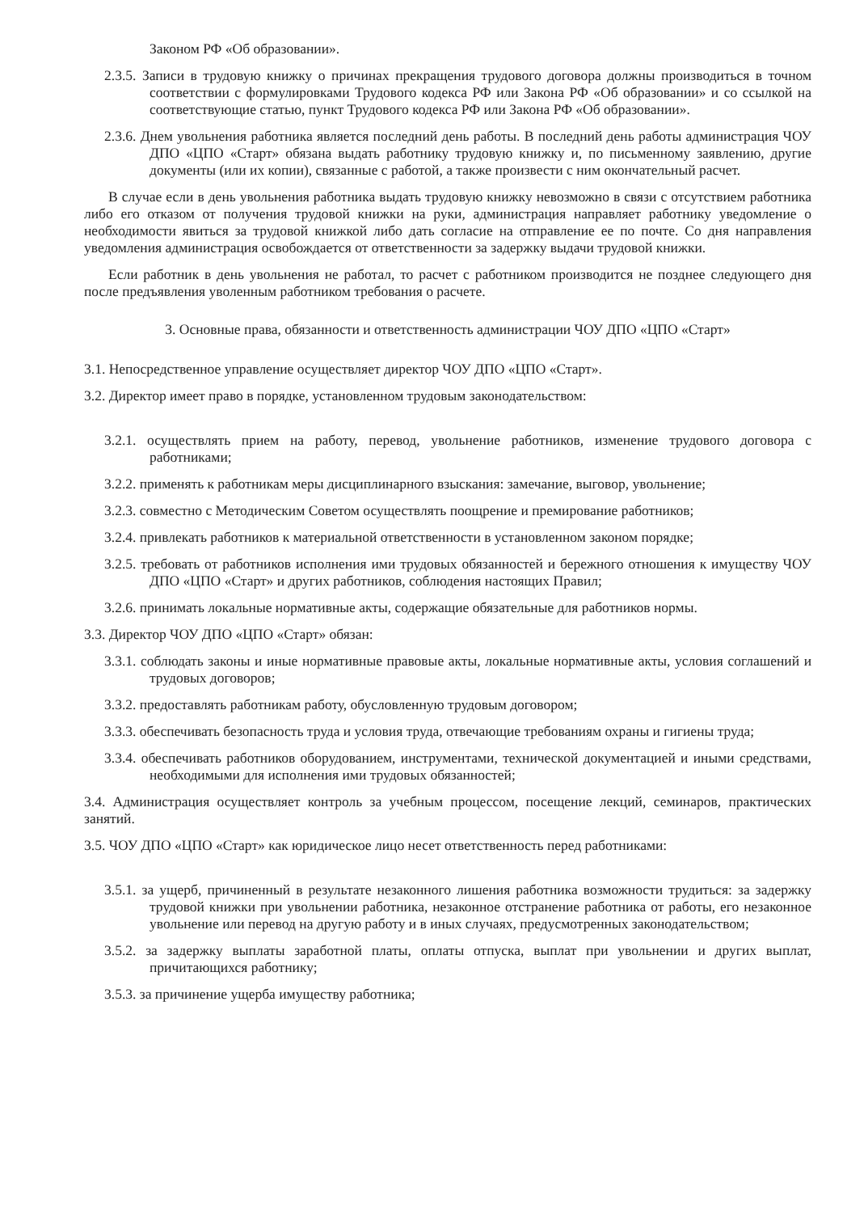Законом РФ «Об образовании».
2.3.5. Записи в трудовую книжку о причинах прекращения трудового договора должны производиться в точном соответствии с формулировками Трудового кодекса РФ или Закона РФ «Об образовании» и со ссылкой на соответствующие статью, пункт Трудового кодекса РФ или Закона РФ «Об образовании».
2.3.6. Днем увольнения работника является последний день работы. В последний день работы администрация ЧОУ ДПО «ЦПО «Старт» обязана выдать работнику трудовую книжку и, по письменному заявлению, другие документы (или их копии), связанные с работой, а также произвести с ним окончательный расчет.
В случае если в день увольнения работника выдать трудовую книжку невозможно в связи с отсутствием работника либо его отказом от получения трудовой книжки на руки, администрация направляет работнику уведомление о необходимости явиться за трудовой книжкой либо дать согласие на отправление ее по почте. Со дня направления уведомления администрация освобождается от ответственности за задержку выдачи трудовой книжки.
Если работник в день увольнения не работал, то расчет с работником производится не позднее следующего дня после предъявления уволенным работником требования о расчете.
3. Основные права, обязанности и ответственность администрации ЧОУ ДПО «ЦПО «Старт»
3.1. Непосредственное управление осуществляет директор ЧОУ ДПО «ЦПО «Старт».
3.2. Директор имеет право в порядке, установленном трудовым законодательством:
3.2.1. осуществлять прием на работу, перевод, увольнение работников, изменение трудового договора с работниками;
3.2.2. применять к работникам меры дисциплинарного взыскания: замечание, выговор, увольнение;
3.2.3. совместно с Методическим Советом осуществлять поощрение и премирование работников;
3.2.4. привлекать работников к материальной ответственности в установленном законом порядке;
3.2.5. требовать от работников исполнения ими трудовых обязанностей и бережного отношения к имуществу ЧОУ ДПО «ЦПО «Старт» и других работников, соблюдения настоящих Правил;
3.2.6. принимать локальные нормативные акты, содержащие обязательные для работников нормы.
3.3. Директор ЧОУ ДПО «ЦПО «Старт» обязан:
3.3.1. соблюдать законы и иные нормативные правовые акты, локальные нормативные акты, условия соглашений и трудовых договоров;
3.3.2. предоставлять работникам работу, обусловленную трудовым договором;
3.3.3. обеспечивать безопасность труда и условия труда, отвечающие требованиям охраны и гигиены труда;
3.3.4. обеспечивать работников оборудованием, инструментами, технической документацией и иными средствами, необходимыми для исполнения ими трудовых обязанностей;
3.4. Администрация осуществляет контроль за учебным процессом, посещение лекций, семинаров, практических занятий.
3.5. ЧОУ ДПО «ЦПО «Старт» как юридическое лицо несет ответственность перед работниками:
3.5.1. за ущерб, причиненный в результате незаконного лишения работника возможности трудиться: за задержку трудовой книжки при увольнении работника, незаконное отстранение работника от работы, его незаконное увольнение или перевод на другую работу и в иных случаях, предусмотренных законодательством;
3.5.2. за задержку выплаты заработной платы, оплаты отпуска, выплат при увольнении и других выплат, причитающихся работнику;
3.5.3. за причинение ущерба имуществу работника;